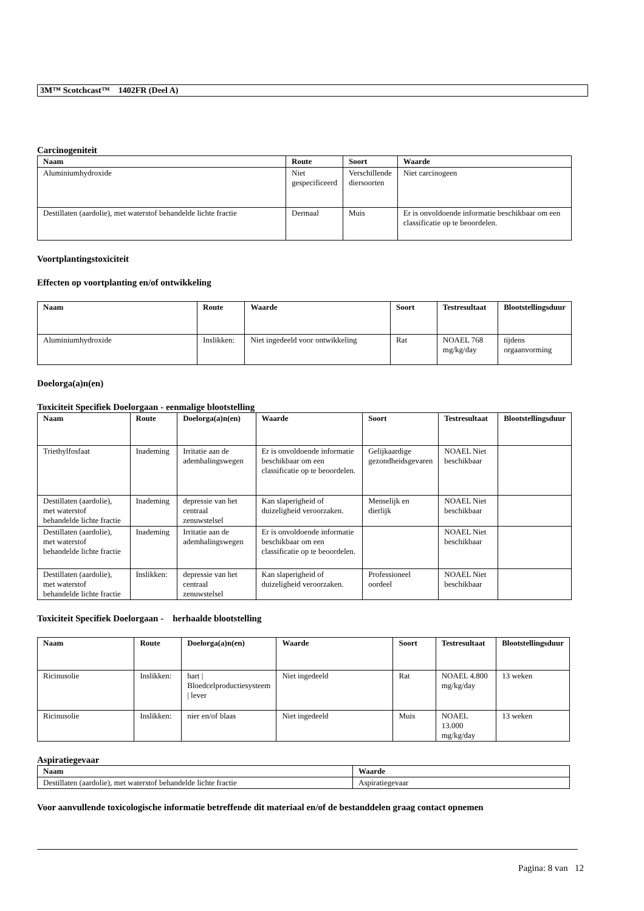3M™ Scotchcast™ 1402FR (Deel A)
Carcinogeniteit
| Naam | Route | Soort | Waarde |
| --- | --- | --- | --- |
| Aluminiumhydroxide | Niet gespecificeerd | Verschillende diersoorten | Niet carcinogeen |
| Destillaten (aardolie), met waterstof behandelde lichte fractie | Dermaal | Muis | Er is onvoldoende informatie beschikbaar om een classificatie op te beoordelen. |
Voortplantingstoxiciteit
Effecten op voortplanting en/of ontwikkeling
| Naam | Route | Waarde | Soort | Testresultaat | Blootstellingsduur |
| --- | --- | --- | --- | --- | --- |
| Aluminiumhydroxide | Inslikken: | Niet ingedeeld voor ontwikkeling | Rat | NOAEL 768 mg/kg/day | tijdens orgaanvorming |
Doelorga(a)n(en)
Toxiciteit Specifiek Doelorgaan - eenmalige blootstelling
| Naam | Route | Doelorga(a)n(en) | Waarde | Soort | Testresultaat | Blootstellingsduur |
| --- | --- | --- | --- | --- | --- | --- |
| Triethylfosfaat | Inademing | Irritatie aan de ademhalingswegen | Er is onvoldoende informatie beschikbaar om een classificatie op te beoordelen. | Gelijkaardige gezondheidsgevaren | NOAEL Niet beschikbaar | |
| Destillaten (aardolie), met waterstof behandelde lichte fractie | Inademing | depressie van het centraal zenuwstelsel | Kan slaperigheid of duizeligheid veroorzaken. | Menselijk en dierlijk | NOAEL Niet beschikbaar | |
| Destillaten (aardolie), met waterstof behandelde lichte fractie | Inademing | Irritatie aan de ademhalingswegen | Er is onvoldoende informatie beschikbaar om een classificatie op te beoordelen. | | NOAEL Niet beschikbaar | |
| Destillaten (aardolie), met waterstof behandelde lichte fractie | Inslikken: | depressie van het centraal zenuwstelsel | Kan slaperigheid of duizeligheid veroorzaken. | Professioneel oordeel | NOAEL Niet beschikbaar | |
Toxiciteit Specifiek Doelorgaan - herhaalde blootstelling
| Naam | Route | Doelorga(a)n(en) | Waarde | Soort | Testresultaat | Blootstellingsduur |
| --- | --- | --- | --- | --- | --- | --- |
| Ricinusolie | Inslikken: | hart / Bloedcelproductiesysteem / lever | Niet ingedeeld | Rat | NOAEL 4.800 mg/kg/day | 13 weken |
| Ricinusolie | Inslikken: | nier en/of blaas | Niet ingedeeld | Muis | NOAEL 13.000 mg/kg/day | 13 weken |
Aspiratiegevaar
| Naam | Waarde |
| --- | --- |
| Destillaten (aardolie), met waterstof behandelde lichte fractie | Aspiratiegevaar |
Voor aanvullende toxicologische informatie betreffende dit materiaal en/of de bestanddelen graag contact opnemen
Pagina: 8 van 12